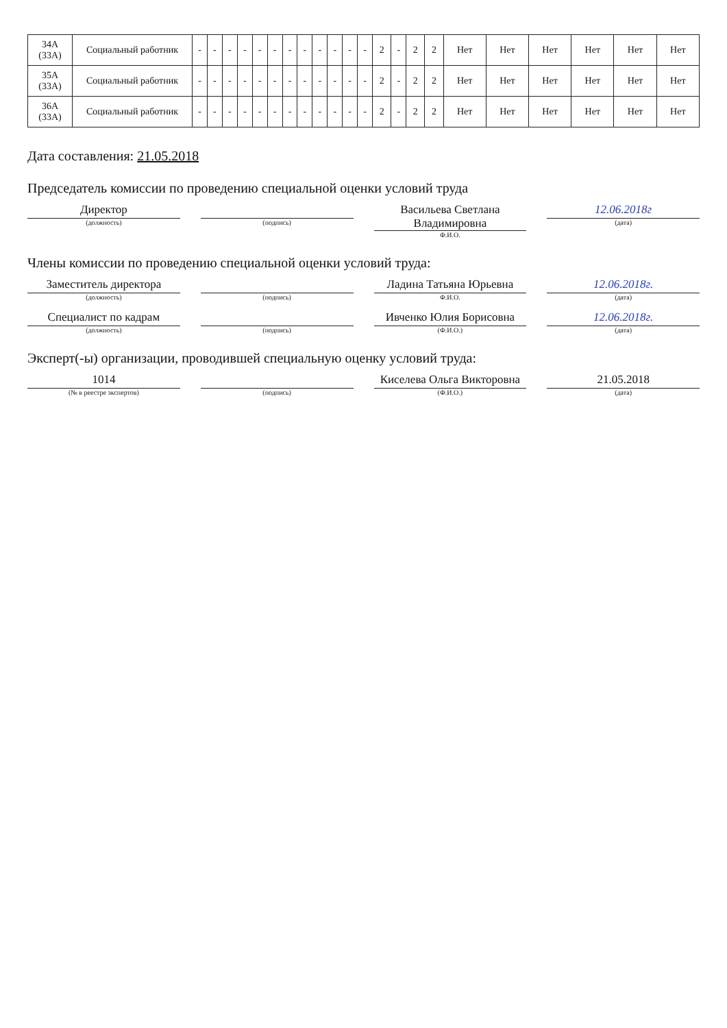| 34А (33А) | Социальный работник | - | - | - | - | - | - | - | - | - | - | - | - | 2 | - | 2 | 2 | Нет | Нет | Нет | Нет | Нет | Нет |
| 35А (33А) | Социальный работник | - | - | - | - | - | - | - | - | - | - | - | - | 2 | - | 2 | 2 | Нет | Нет | Нет | Нет | Нет | Нет |
| 36А (33А) | Социальный работник | - | - | - | - | - | - | - | - | - | - | - | - | 2 | - | 2 | 2 | Нет | Нет | Нет | Нет | Нет | Нет |
Дата составления: 21.05.2018
Председатель комиссии по проведению специальной оценки условий труда
Директор
(должность)
(подпись)
Васильева Светлана Владимировна
Ф.И.О.
12.06.2018г
(дата)
Члены комиссии по проведению специальной оценки условий труда:
Заместитель директора
(должность)
(подпись)
Ладина Татьяна Юрьевна
Ф.И.О.
12.06.2018г.
(дата)
Специалист по кадрам
(должность)
(подпись)
Ивченко Юлия Борисовна
(Ф.И.О.)
12.06.2018г.
(дата)
Эксперт(-ы) организации, проводившей специальную оценку условий труда:
1014
(№ в реестре экспертов)
(подпись)
Киселева Ольга Викторовна
(Ф.И.О.)
21.05.2018
(дата)